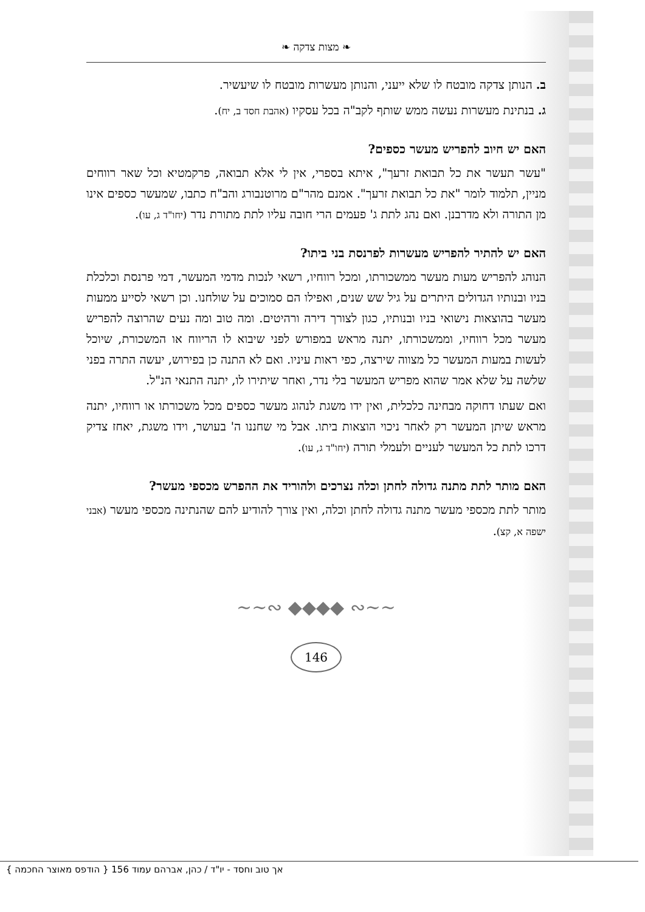❧ מצות צדקה ❧
ב. הנותן צדקה מובטח לו שלא ייעני, והנותן מעשרות מובטח לו שיעשיר.
ג. בנתינת מעשרות נעשה ממש שותף לקב"ה בכל עסקיו (אהבת חסד ב, יח).
האם יש חיוב להפריש מעשר כספים?
"עשר תעשר את כל תבואת זרעך", איתא בספרי, אין לי אלא תבואה, פרקמטיא וכל שאר רווחים מניין, תלמוד לומר "את כל תבואת זרעך". אמנם מהר"ם מרוטנבורג והב"ח כתבו, שמעשר כספים אינו מן התורה ולא מדרבנן. ואם נהג לתת ג' פעמים הרי חובה עליו לתת מתורת נדר (יחו"ד ג, עו).
האם יש להתיר להפריש מעשרות לפרנסת בני ביתו?
הנוהג להפריש מעות מעשר ממשכורתו, ומכל רווחיו, רשאי לנכות מדמי המעשר, דמי פרנסת וכלכלת בניו ובנותיו הגדולים היתרים על גיל שש שנים, ואפילו הם סמוכים על שולחנו. וכן רשאי לסייע ממעות מעשר בהוצאות נישואי בניו ובנותיו, כגון לצורך דירה ורהיטים. ומה טוב ומה נעים שהרוצה להפריש מעשר מכל רווחיו, וממשכורתו, יתנה מראש במפורש לפני שיבוא לו הריווח או המשכורת, שיוכל לעשות במעות המעשר כל מצווה שירצה, כפי ראות עיניו. ואם לא התנה כן בפירוש, יעשה התרה בפני שלשה על שלא אמר שהוא מפריש המעשר בלי נדר, ואחר שיתירו לו, יתנה התנאי הנ"ל.
ואם שעתו דחוקה מבחינה כלכלית, ואין ידו משגת לנהוג מעשר כספים מכל משכורתו או רווחיו, יתנה מראש שיתן המעשר רק לאחר ניכוי הוצאות ביתו. אבל מי שחננו ה' בעושר, וידו משגת, יאחז צדיק דרכו לתת כל המעשר לעניים ולעמלי תורה (יחו"ד ג, עו).
האם מותר לתת מתנה גדולה לחתן וכלה נצרכים ולהוריד את ההפרש מכספי מעשר?
מותר לתת מכספי מעשר מתנה גדולה לחתן וכלה, ואין צורך להודיע להם שהנתינה מכספי מעשר (אבני ישפה א, קצ).
~∽∾ ◆◆◆◆ ∾∽~
146
אך טוב וחסד - יו"ד / כהן, אברהם עמוד 156 { הודפס מאוצר החכמה }